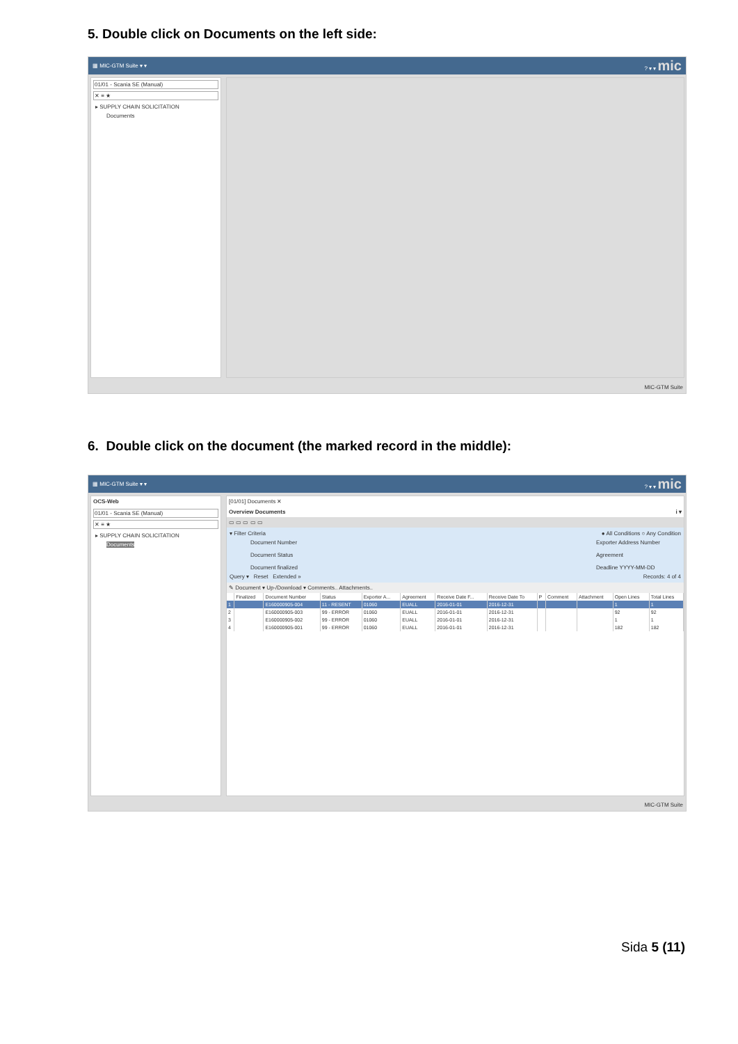5. Double click on Documents on the left side:
▦ MIC-GTM Suite ▾ ▾? ▾ ▾ mic
01/01 - Scania SE (Manual)
✕ ≡ ★
▸ SUPPLY CHAIN SOLICITATION
Documents
MIC-GTM Suite
6. Double click on the document (the marked record in the middle):
▦ MIC-GTM Suite ▾ ▾? ▾ ▾ mic
OCS-Web
01/01 - Scania SE (Manual)
✕ ≡ ★
▸ SUPPLY CHAIN SOLICITATION
Documents
[01/01] Documents ✕
Overview Documents i ▾
▭ ▭ ▭ ▭ ▭
▾ Filter Criteria ● All Conditions ○ Any Condition
Document Number
Document Status
Document finalized
Exporter Address Number
Agreement
Deadline YYYY-MM-DD
Query ▾ Reset Extended » Records: 4 of 4
✎ Document ▾ Up-/Download ▾ Comments.. Attachments..
| | Finalized | Document Number | Status | Exporter A... | Agreement | Receive Date F... | Receive Date To | P | Comment | Attachment | Open Lines | Total Lines |
| --- | --- | --- | --- | --- | --- | --- | --- | --- | --- | --- | --- | --- |
| 1 | | E160000905-004 | 11 - RESENT | 01060 | EUALL | 2016-01-01 | 2016-12-31 | | | | 1 | 1 |
| 2 | | E160000905-003 | 99 - ERROR | 01060 | EUALL | 2016-01-01 | 2016-12-31 | | | | 92 | 92 |
| 3 | | E160000905-002 | 99 - ERROR | 01060 | EUALL | 2016-01-01 | 2016-12-31 | | | | 1 | 1 |
| 4 | | E160000905-001 | 99 - ERROR | 01060 | EUALL | 2016-01-01 | 2016-12-31 | | | | 182 | 182 |
MIC-GTM Suite
Sida 5 (11)